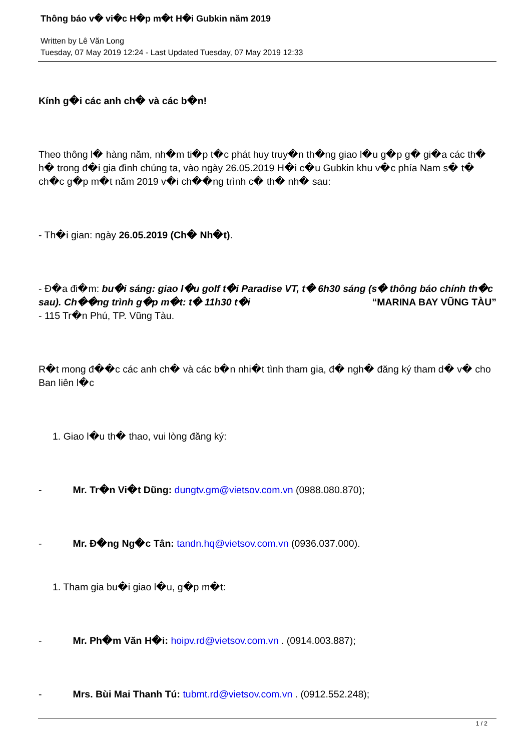Thông báo v� vi�c H�p m�t H�i Gubkin năm 2019
Written by Lê Văn Long
Tuesday, 07 May 2019 12:24 - Last Updated Tuesday, 07 May 2019 12:33
Kính g�i các anh ch� và các b�n!
Theo thông l� hàng năm, nh�m ti�p t�c phát huy truy�n th�ng giao l�u g�p g� gi�a các th� h� trong đ�i gia đình chúng ta, vào ngày 26.05.2019 H�i c�u Gubkin khu v�c phía Nam s� t� ch�c g�p m�t năm 2019 v�i ch��ng trình c� th� nh� sau:
- Th�i gian: ngày 26.05.2019 (Ch� Nh�t).
- Đ�a đi�m: bu�i sáng: giao l�u golf t�i Paradise VT, t� 6h30 sáng (s� thông báo chính th�c sau). Ch��ng trình g�p m�t: t� 11h30 t�i “MARINA BAY VŨNG TÀU”
- 115 Tr�n Phú, TP. Vũng Tàu.
R�t mong đ��c các anh ch� và các b�n nhi�t tình tham gia, đ� ngh� đăng ký tham d� v� cho Ban liên l�c
1. Giao l�u th� thao, vui lòng đăng ký:
- Mr. Tr�n Vi�t Dũng: dungtv.gm@vietsov.com.vn (0988.080.870);
- Mr. Đ�ng Ng�c Tân: tandn.hq@vietsov.com.vn (0936.037.000).
1. Tham gia bu�i giao l�u, g�p m�t:
- Mr. Ph�m Văn H�i: hoipv.rd@vietsov.com.vn . (0914.003.887);
- Mrs. Bùi Mai Thanh Tú: tubmt.rd@vietsov.com.vn . (0912.552.248);
1 / 2